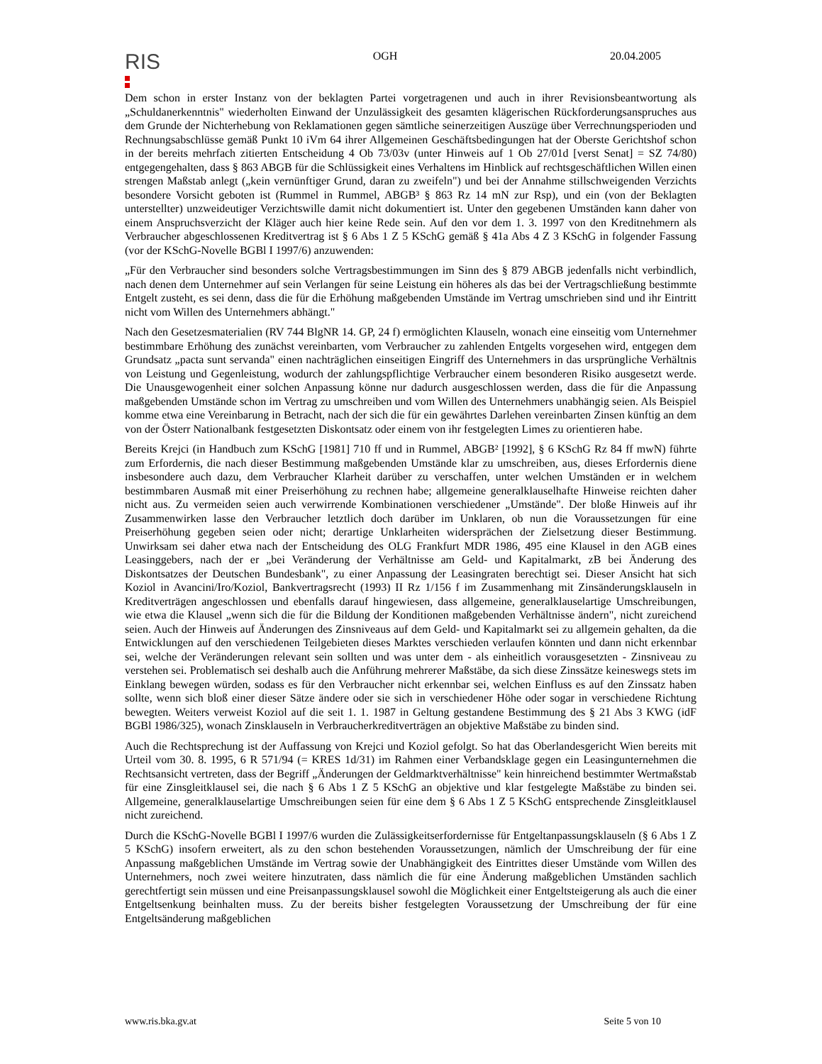RIS
OGH 20.04.2005
Dem schon in erster Instanz von der beklagten Partei vorgetragenen und auch in ihrer Revisionsbeantwortung als „Schuldanerkenntnis" wiederholten Einwand der Unzulässigkeit des gesamten klägerischen Rückforderungsanspruches aus dem Grunde der Nichterhebung von Reklamationen gegen sämtliche seinerzeitigen Auszüge über Verrechnungsperioden und Rechnungsabschlüsse gemäß Punkt 10 iVm 64 ihrer Allgemeinen Geschäftsbedingungen hat der Oberste Gerichtshof schon in der bereits mehrfach zitierten Entscheidung 4 Ob 73/03v (unter Hinweis auf 1 Ob 27/01d [verst Senat] = SZ 74/80) entgegengehalten, dass § 863 ABGB für die Schlüssigkeit eines Verhaltens im Hinblick auf rechtsgeschäftlichen Willen einen strengen Maßstab anlegt („kein vernünftiger Grund, daran zu zweifeln") und bei der Annahme stillschweigenden Verzichts besondere Vorsicht geboten ist (Rummel in Rummel, ABGB³ § 863 Rz 14 mN zur Rsp), und ein (von der Beklagten unterstellter) unzweideutiger Verzichtswille damit nicht dokumentiert ist. Unter den gegebenen Umständen kann daher von einem Anspruchsverzicht der Kläger auch hier keine Rede sein. Auf den vor dem 1. 3. 1997 von den Kreditnehmern als Verbraucher abgeschlossenen Kreditvertrag ist § 6 Abs 1 Z 5 KSchG gemäß § 41a Abs 4 Z 3 KSchG in folgender Fassung (vor der KSchG-Novelle BGBl I 1997/6) anzuwenden:
„Für den Verbraucher sind besonders solche Vertragsbestimmungen im Sinn des § 879 ABGB jedenfalls nicht verbindlich, nach denen dem Unternehmer auf sein Verlangen für seine Leistung ein höheres als das bei der Vertragschließung bestimmte Entgelt zusteht, es sei denn, dass die für die Erhöhung maßgebenden Umstände im Vertrag umschrieben sind und ihr Eintritt nicht vom Willen des Unternehmers abhängt."
Nach den Gesetzesmaterialien (RV 744 BlgNR 14. GP, 24 f) ermöglichten Klauseln, wonach eine einseitig vom Unternehmer bestimmbare Erhöhung des zunächst vereinbarten, vom Verbraucher zu zahlenden Entgelts vorgesehen wird, entgegen dem Grundsatz „pacta sunt servanda" einen nachträglichen einseitigen Eingriff des Unternehmers in das ursprüngliche Verhältnis von Leistung und Gegenleistung, wodurch der zahlungspflichtige Verbraucher einem besonderen Risiko ausgesetzt werde. Die Unausgewogenheit einer solchen Anpassung könne nur dadurch ausgeschlossen werden, dass die für die Anpassung maßgebenden Umstände schon im Vertrag zu umschreiben und vom Willen des Unternehmers unabhängig seien. Als Beispiel komme etwa eine Vereinbarung in Betracht, nach der sich die für ein gewährtes Darlehen vereinbarten Zinsen künftig an dem von der Österr Nationalbank festgesetzten Diskontsatz oder einem von ihr festgelegten Limes zu orientieren habe.
Bereits Krejci (in Handbuch zum KSchG [1981] 710 ff und in Rummel, ABGB² [1992], § 6 KSchG Rz 84 ff mwN) führte zum Erfordernis, die nach dieser Bestimmung maßgebenden Umstände klar zu umschreiben, aus, dieses Erfordernis diene insbesondere auch dazu, dem Verbraucher Klarheit darüber zu verschaffen, unter welchen Umständen er in welchem bestimmbaren Ausmaß mit einer Preiserhöhung zu rechnen habe; allgemeine generalklauselhafte Hinweise reichten daher nicht aus. Zu vermeiden seien auch verwirrende Kombinationen verschiedener „Umstände". Der bloße Hinweis auf ihr Zusammenwirken lasse den Verbraucher letztlich doch darüber im Unklaren, ob nun die Voraussetzungen für eine Preiserhöhung gegeben seien oder nicht; derartige Unklarheiten widersprächen der Zielsetzung dieser Bestimmung. Unwirksam sei daher etwa nach der Entscheidung des OLG Frankfurt MDR 1986, 495 eine Klausel in den AGB eines Leasinggebers, nach der er „bei Veränderung der Verhältnisse am Geld- und Kapitalmarkt, zB bei Änderung des Diskontsatzes der Deutschen Bundesbank", zu einer Anpassung der Leasingraten berechtigt sei. Dieser Ansicht hat sich Koziol in Avancini/Iro/Koziol, Bankvertragsrecht (1993) II Rz 1/156 f im Zusammenhang mit Zinsänderungsklauseln in Kreditverträgen angeschlossen und ebenfalls darauf hingewiesen, dass allgemeine, generalklauselartige Umschreibungen, wie etwa die Klausel „wenn sich die für die Bildung der Konditionen maßgebenden Verhältnisse ändern", nicht zureichend seien. Auch der Hinweis auf Änderungen des Zinsniveaus auf dem Geld- und Kapitalmarkt sei zu allgemein gehalten, da die Entwicklungen auf den verschiedenen Teilgebieten dieses Marktes verschieden verlaufen könnten und dann nicht erkennbar sei, welche der Veränderungen relevant sein sollten und was unter dem - als einheitlich vorausgesetzten - Zinsniveau zu verstehen sei. Problematisch sei deshalb auch die Anführung mehrerer Maßstäbe, da sich diese Zinssätze keineswegs stets im Einklang bewegen würden, sodass es für den Verbraucher nicht erkennbar sei, welchen Einfluss es auf den Zinssatz haben sollte, wenn sich bloß einer dieser Sätze ändere oder sie sich in verschiedener Höhe oder sogar in verschiedene Richtung bewegten. Weiters verweist Koziol auf die seit 1. 1. 1987 in Geltung gestandene Bestimmung des § 21 Abs 3 KWG (idF BGBl 1986/325), wonach Zinsklauseln in Verbraucherkreditverträgen an objektive Maßstäbe zu binden sind.
Auch die Rechtsprechung ist der Auffassung von Krejci und Koziol gefolgt. So hat das Oberlandesgericht Wien bereits mit Urteil vom 30. 8. 1995, 6 R 571/94 (= KRES 1d/31) im Rahmen einer Verbandsklage gegen ein Leasingunternehmen die Rechtsansicht vertreten, dass der Begriff „Änderungen der Geldmarktverhältnisse" kein hinreichend bestimmter Wertmaßstab für eine Zinsgleitklausel sei, die nach § 6 Abs 1 Z 5 KSchG an objektive und klar festgelegte Maßstäbe zu binden sei. Allgemeine, generalklauselartige Umschreibungen seien für eine dem § 6 Abs 1 Z 5 KSchG entsprechende Zinsgleitklausel nicht zureichend.
Durch die KSchG-Novelle BGBl I 1997/6 wurden die Zulässigkeitserfordernisse für Entgeltanpassungsklauseln (§ 6 Abs 1 Z 5 KSchG) insofern erweitert, als zu den schon bestehenden Voraussetzungen, nämlich der Umschreibung der für eine Anpassung maßgeblichen Umstände im Vertrag sowie der Unabhängigkeit des Eintrittes dieser Umstände vom Willen des Unternehmers, noch zwei weitere hinzutraten, dass nämlich die für eine Änderung maßgeblichen Umständen sachlich gerechtfertigt sein müssen und eine Preisanpassungsklausel sowohl die Möglichkeit einer Entgeltsteigerung als auch die einer Entgeltsenkung beinhalten muss. Zu der bereits bisher festgelegten Voraussetzung der Umschreibung der für eine Entgeltsänderung maßgeblichen
www.ris.bka.gv.at Seite 5 von 10